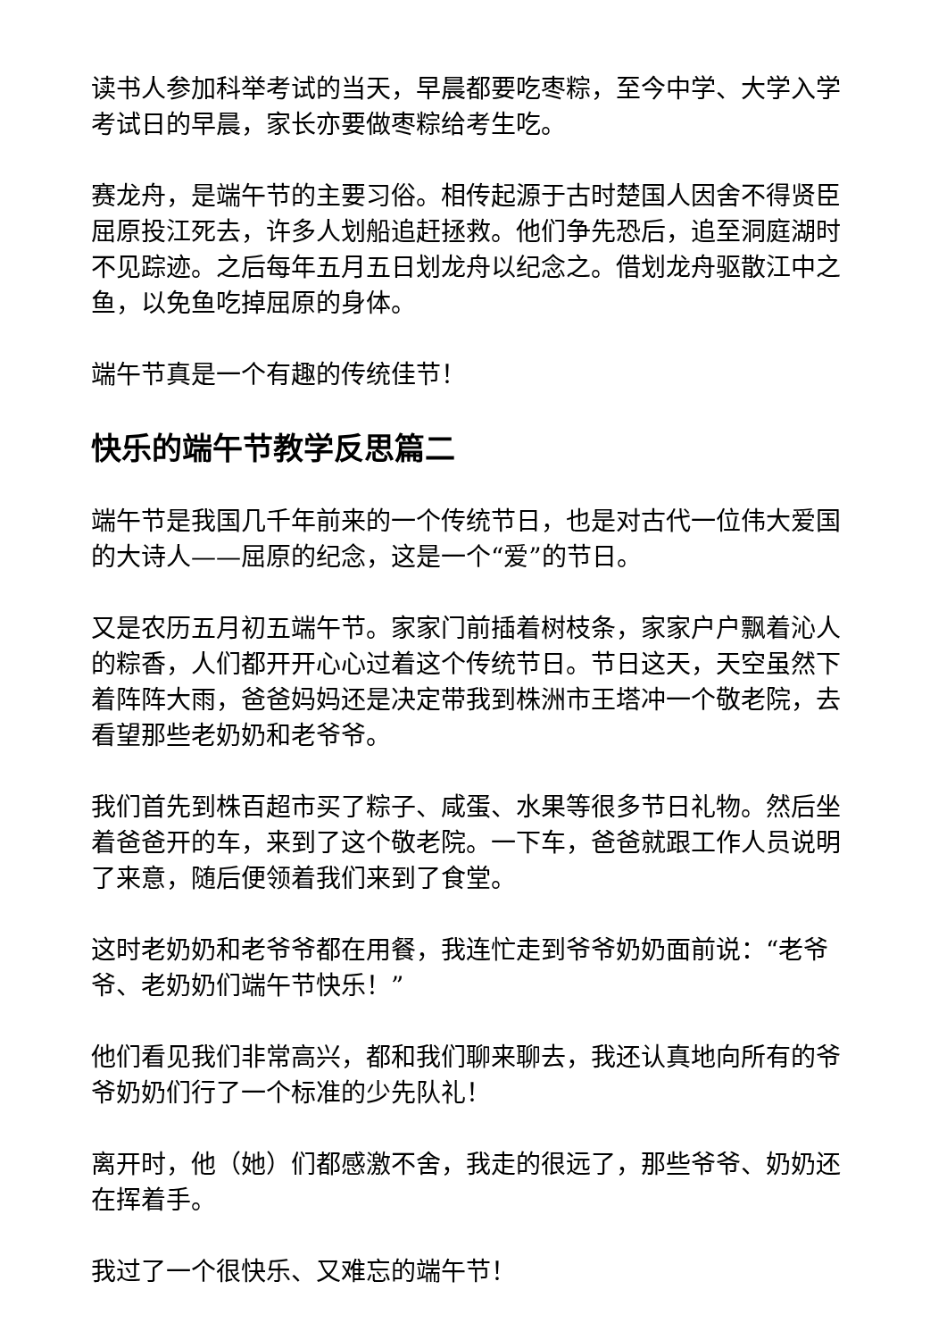读书人参加科举考试的当天，早晨都要吃枣粽，至今中学、大学入学考试日的早晨，家长亦要做枣粽给考生吃。
赛龙舟，是端午节的主要习俗。相传起源于古时楚国人因舍不得贤臣屈原投江死去，许多人划船追赶拯救。他们争先恐后，追至洞庭湖时不见踪迹。之后每年五月五日划龙舟以纪念之。借划龙舟驱散江中之鱼，以免鱼吃掉屈原的身体。
端午节真是一个有趣的传统佳节！
快乐的端午节教学反思篇二
端午节是我国几千年前来的一个传统节日，也是对古代一位伟大爱国的大诗人——屈原的纪念，这是一个“爱”的节日。
又是农历五月初五端午节。家家门前插着树枝条，家家户户飘着沁人的粽香，人们都开开心心过着这个传统节日。节日这天，天空虽然下着阵阵大雨，爸爸妈妈还是决定带我到株洲市王塔冲一个敬老院，去看望那些老奶奶和老爷爷。
我们首先到株百超市买了粽子、咸蛋、水果等很多节日礼物。然后坐着爸爸开的车，来到了这个敬老院。一下车，爸爸就跟工作人员说明了来意，随后便领着我们来到了食堂。
这时老奶奶和老爷爷都在用餐，我连忙走到爷爷奶奶面前说：“老爷爷、老奶奶们端午节快乐！”
他们看见我们非常高兴，都和我们聊来聊去，我还认真地向所有的爷爷奶奶们行了一个标准的少先队礼！
离开时，他（她）们都感激不舍，我走的很远了，那些爷爷、奶奶还在挥着手。
我过了一个很快乐、又难忘的端午节！